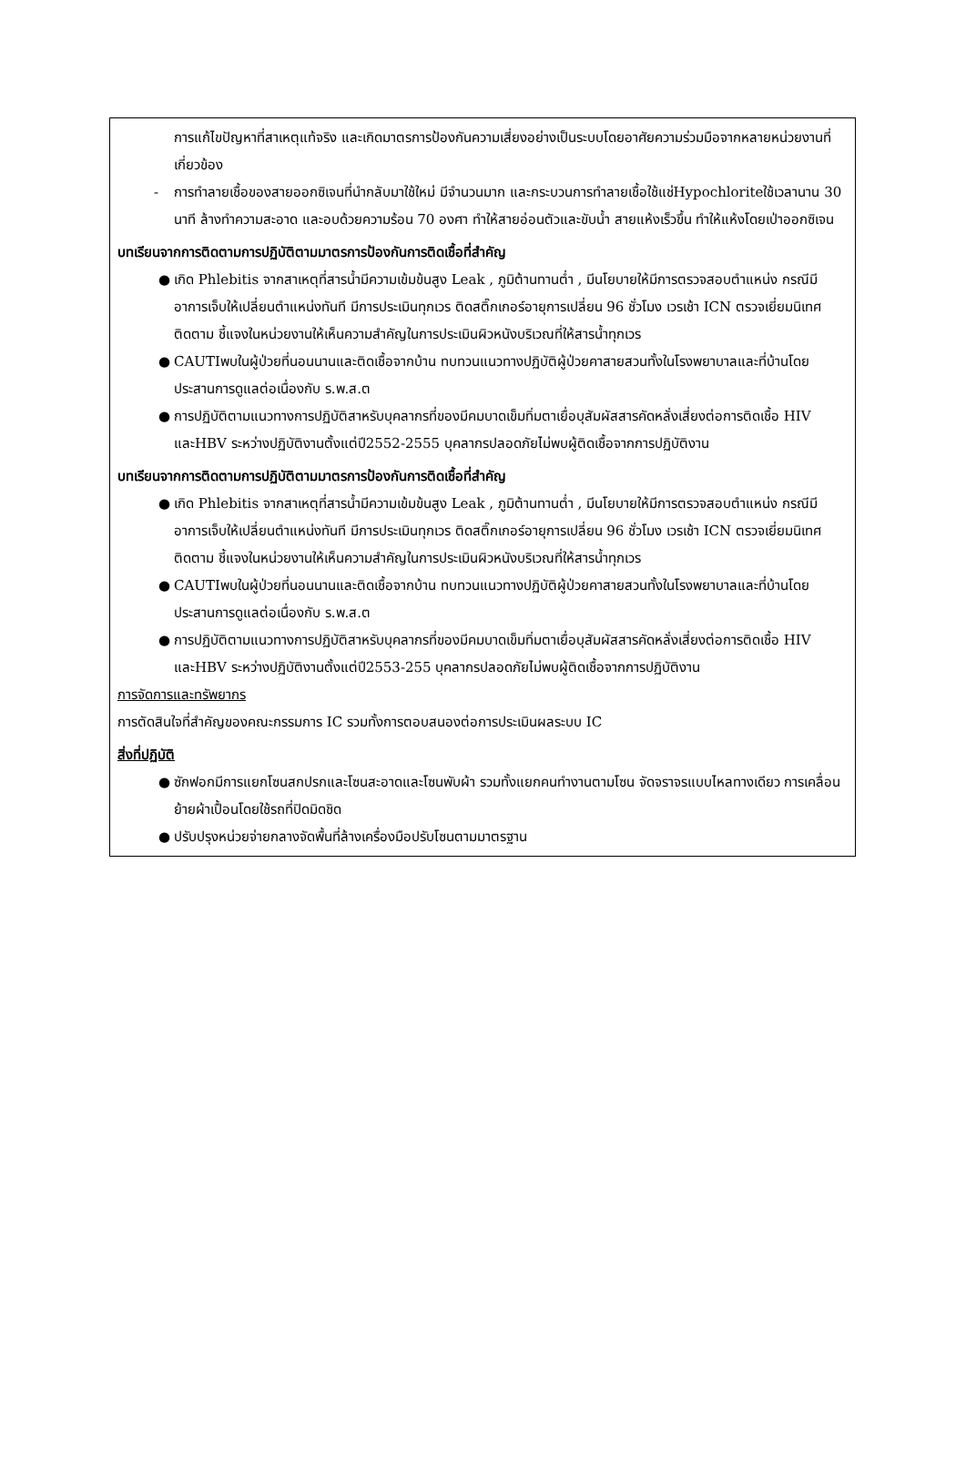การแก้ไขปัญหาที่สาเหตุแท้จริง และเกิดมาตรการป้องกันความเสี่ยงอย่างเป็นระบบโดยอาศัยความร่วมมือจากหลายหน่วยงานที่เกี่ยวข้อง
- การทำลายเชื้อของสายออกซิเจนที่นำกลับมาใช้ใหม่ มีจำนวนมาก และกระบวนการทำลายเชื้อใช้แช่Hypochloriteใช้เวลานาน 30 นาที ล้างทำความสะอาด และอบด้วยความร้อน 70 องศา ทำให้สายอ่อนตัวและขับน้ำ สายแห้งเร็วขึ้น ทำให้แห้งโดยเป่าออกซิเจน
บทเรียนจากการติดตามการปฏิบัติตามมาตรการป้องกันการติดเชื้อที่สำคัญ
● เกิด Phlebitis จากสาเหตุที่สารน้ำมีความเข้มข้นสูง Leak , ภูมิต้านทานต่ำ , มีนโยบายให้มีการตรวจสอบตำแหน่ง กรณีมีอาการเจ็บให้เปลี่ยนตำแหน่งทันที มีการประเมินทุกเวร ติดสติ๊กเกอร์อายุการเปลี่ยน 96 ชั่วโมง เวรเช้า ICN ตรวจเยี่ยมนิเทศติดตาม ชี้แจงในหน่วยงานให้เห็นความสำคัญในการประเมินผิวหนังบริเวณที่ให้สารน้ำทุกเวร
● CAUTIพบในผู้ป่วยที่นอนนานและติดเชื้อจากบ้าน ทบทวนแนวทางปฏิบัติผู้ป่วยคาสายสวนทั้งในโรงพยาบาลและที่บ้านโดยประสานการดูแลต่อเนื่องกับ ร.พ.ส.ต
● การปฏิบัติตามแนวทางการปฏิบัติสาหรับบุคลากรที่ของมีคมบาดเข็มทิ่มตาเยื่อบุสัมผัสสารคัดหลั่งเสี่ยงต่อการติดเชื้อ HIV และHBV ระหว่างปฏิบัติงานตั้งแต่ปี2552-2555 บุคลากรปลอดภัยไม่พบผู้ติดเชื้อจากการปฏิบัติงาน
บทเรียนจากการติดตามการปฏิบัติตามมาตรการป้องกันการติดเชื้อที่สำคัญ
● เกิด Phlebitis จากสาเหตุที่สารน้ำมีความเข้มข้นสูง Leak , ภูมิต้านทานต่ำ , มีนโยบายให้มีการตรวจสอบตำแหน่ง กรณีมีอาการเจ็บให้เปลี่ยนตำแหน่งทันที มีการประเมินทุกเวร ติดสติ๊กเกอร์อายุการเปลี่ยน 96 ชั่วโมง เวรเช้า ICN ตรวจเยี่ยมนิเทศติดตาม ชี้แจงในหน่วยงานให้เห็นความสำคัญในการประเมินผิวหนังบริเวณที่ให้สารน้ำทุกเวร
● CAUTIพบในผู้ป่วยที่นอนนานและติดเชื้อจากบ้าน ทบทวนแนวทางปฏิบัติผู้ป่วยคาสายสวนทั้งในโรงพยาบาลและที่บ้านโดยประสานการดูแลต่อเนื่องกับ ร.พ.ส.ต
● การปฏิบัติตามแนวทางการปฏิบัติสาหรับบุคลากรที่ของมีคมบาดเข็มทิ่มตาเยื่อบุสัมผัสสารคัดหลั่งเสี่ยงต่อการติดเชื้อ HIV และHBV ระหว่างปฏิบัติงานตั้งแต่ปี2553-255 บุคลากรปลอดภัยไม่พบผู้ติดเชื้อจากการปฏิบัติงาน
การจัดการและทรัพยากร
การตัดสินใจที่สำคัญของคณะกรรมการ IC รวมทั้งการตอบสนองต่อการประเมินผลระบบ IC
สิ่งที่ปฏิบัติ
● ซักฟอกมีการแยกโซนสกปรกและโซนสะอาดและโซนพับผ้า รวมทั้งแยกคนทำงานตามโซน จัดจราจรแบบไหลทางเดียว การเคลื่อนย้ายผ้าเปื้อนโดยใช้รถที่ปิดมิดชิด
● ปรับปรุงหน่วยจ่ายกลางจัดพื้นที่ล้างเครื่องมือปรับโซนตามมาตรฐาน